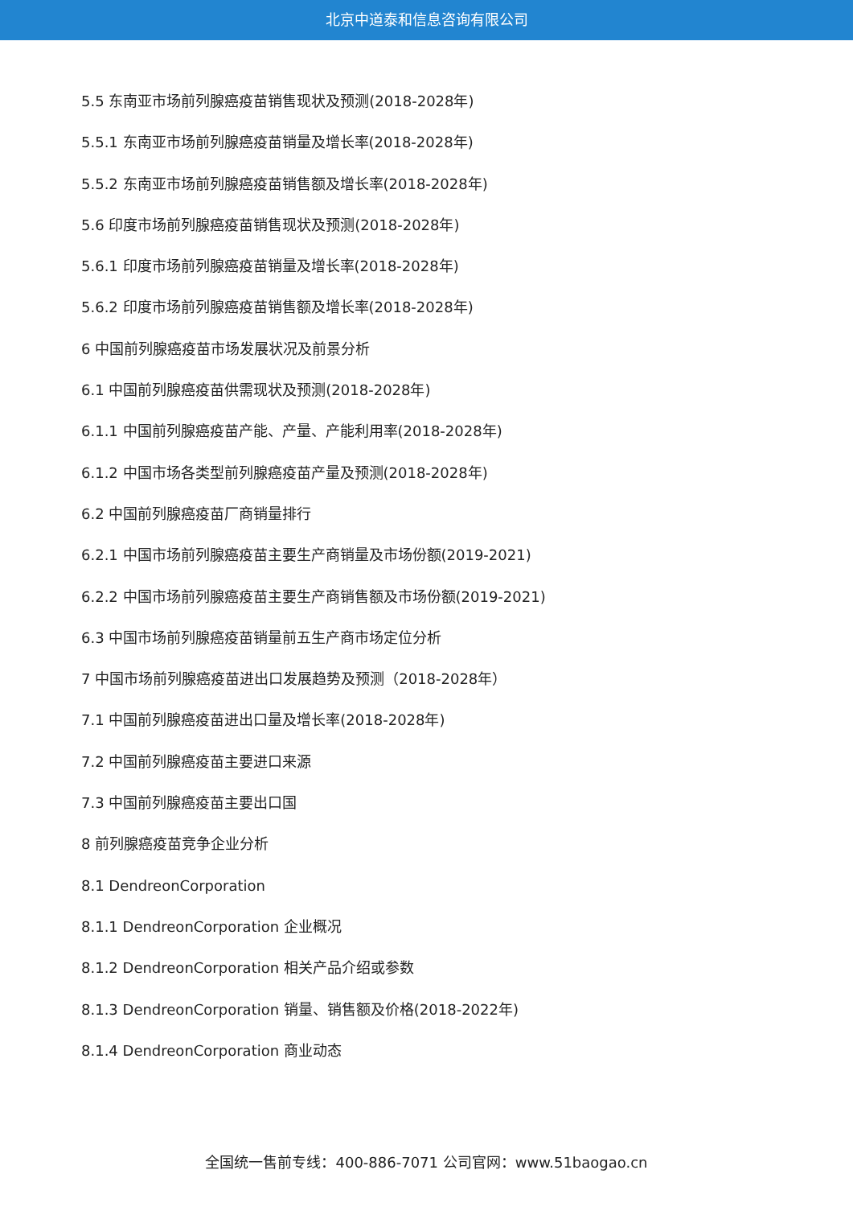北京中道泰和信息咨询有限公司
5.5 东南亚市场前列腺癌疫苗销售现状及预测(2018-2028年)
5.5.1 东南亚市场前列腺癌疫苗销量及增长率(2018-2028年)
5.5.2 东南亚市场前列腺癌疫苗销售额及增长率(2018-2028年)
5.6 印度市场前列腺癌疫苗销售现状及预测(2018-2028年)
5.6.1 印度市场前列腺癌疫苗销量及增长率(2018-2028年)
5.6.2 印度市场前列腺癌疫苗销售额及增长率(2018-2028年)
6 中国前列腺癌疫苗市场发展状况及前景分析
6.1 中国前列腺癌疫苗供需现状及预测(2018-2028年)
6.1.1 中国前列腺癌疫苗产能、产量、产能利用率(2018-2028年)
6.1.2 中国市场各类型前列腺癌疫苗产量及预测(2018-2028年)
6.2 中国前列腺癌疫苗厂商销量排行
6.2.1 中国市场前列腺癌疫苗主要生产商销量及市场份额(2019-2021)
6.2.2 中国市场前列腺癌疫苗主要生产商销售额及市场份额(2019-2021)
6.3 中国市场前列腺癌疫苗销量前五生产商市场定位分析
7 中国市场前列腺癌疫苗进出口发展趋势及预测（2018-2028年）
7.1 中国前列腺癌疫苗进出口量及增长率(2018-2028年)
7.2 中国前列腺癌疫苗主要进口来源
7.3 中国前列腺癌疫苗主要出口国
8 前列腺癌疫苗竞争企业分析
8.1 DendreonCorporation
8.1.1 DendreonCorporation 企业概况
8.1.2 DendreonCorporation 相关产品介绍或参数
8.1.3 DendreonCorporation 销量、销售额及价格(2018-2022年)
8.1.4 DendreonCorporation 商业动态
全国统一售前专线：400-886-7071 公司官网：www.51baogao.cn